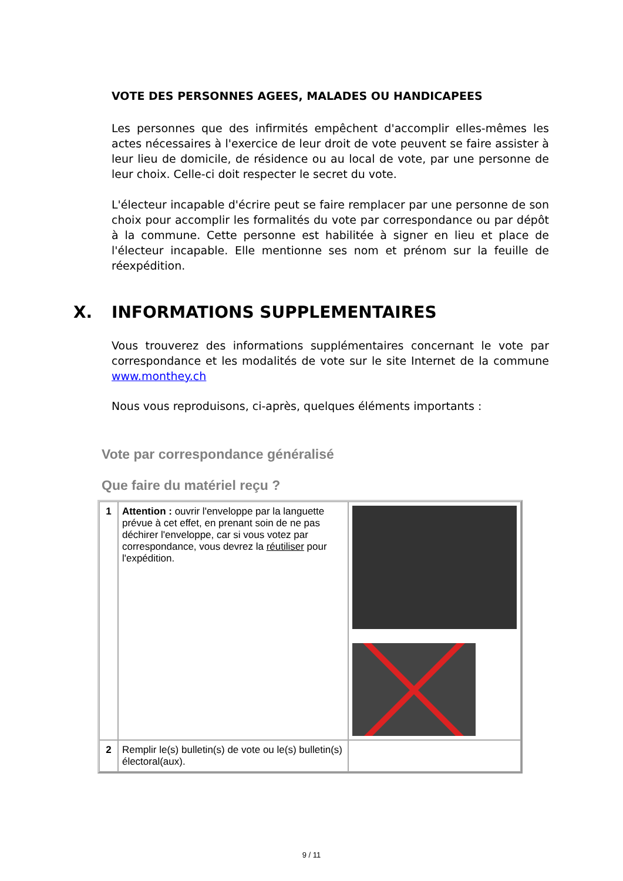VOTE DES PERSONNES AGEES, MALADES OU HANDICAPEES
Les personnes que des infirmités empêchent d'accomplir elles-mêmes les actes nécessaires à l'exercice de leur droit de vote peuvent se faire assister à leur lieu de domicile, de résidence ou au local de vote, par une personne de leur choix. Celle-ci doit respecter le secret du vote.
L'électeur incapable d'écrire peut se faire remplacer par une personne de son choix pour accomplir les formalités du vote par correspondance ou par dépôt à la commune. Cette personne est habilitée à signer en lieu et place de l'électeur incapable. Elle mentionne ses nom et prénom sur la feuille de réexpédition.
X. INFORMATIONS SUPPLEMENTAIRES
Vous trouverez des informations supplémentaires concernant le vote par correspondance et les modalités de vote sur le site Internet de la commune www.monthey.ch
Nous vous reproduisons, ci-après, quelques éléments importants :
Vote par correspondance généralisé
Que faire du matériel reçu ?
| 1 | Attention : ouvrir l'enveloppe par la languette prévue à cet effet, en prenant soin de ne pas déchirer l'enveloppe, car si vous votez par correspondance, vous devrez la réutiliser pour l'expédition. | |
| 2 | Remplir le(s) bulletin(s) de vote ou le(s) bulletin(s) électoral(aux). | |
9 / 11